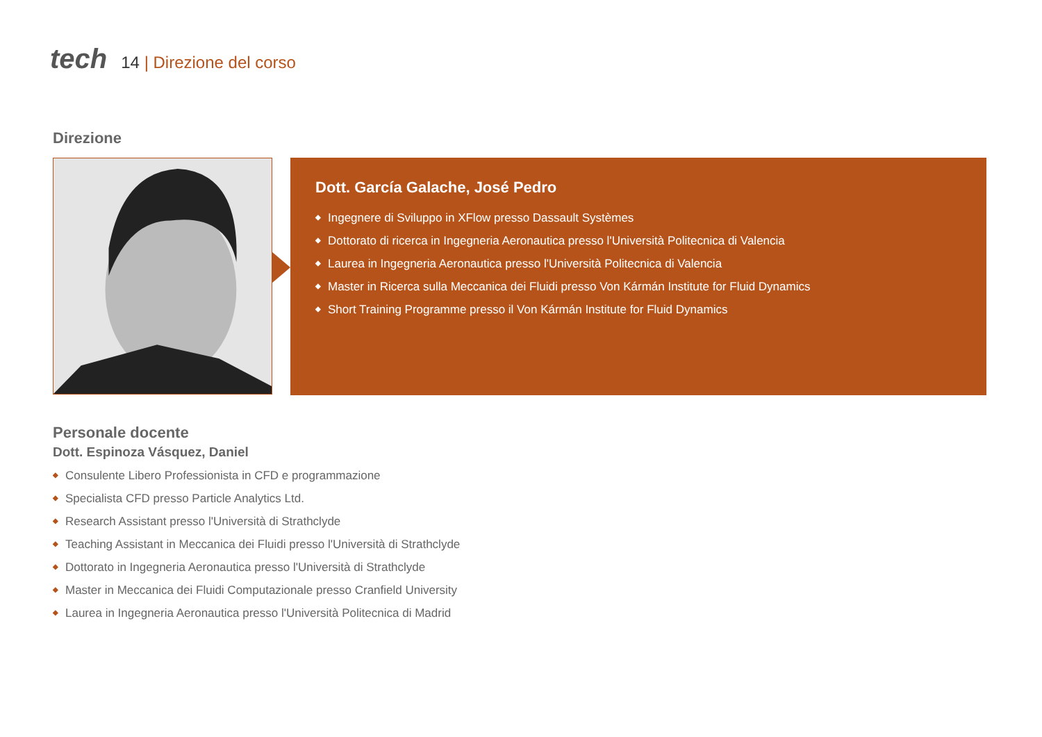tech
14 | Direzione del corso
Direzione
Dott. García Galache, José Pedro
◆ Ingegnere di Sviluppo in XFlow presso Dassault Systèmes
◆ Dottorato di ricerca in Ingegneria Aeronautica presso l'Università Politecnica di Valencia
◆ Laurea in Ingegneria Aeronautica presso l'Università Politecnica di Valencia
◆ Master in Ricerca sulla Meccanica dei Fluidi presso Von Kármán Institute for Fluid Dynamics
◆ Short Training Programme presso il Von Kármán Institute for Fluid Dynamics
Personale docente
Dott. Espinoza Vásquez, Daniel
◆ Consulente Libero Professionista in CFD e programmazione
◆ Specialista CFD presso Particle Analytics Ltd.
◆ Research Assistant presso l'Università di Strathclyde
◆ Teaching Assistant in Meccanica dei Fluidi presso l'Università di Strathclyde
◆ Dottorato in Ingegneria Aeronautica presso l'Università di Strathclyde
◆ Master in Meccanica dei Fluidi Computazionale presso Cranfield University
◆ Laurea in Ingegneria Aeronautica presso l'Università Politecnica di Madrid